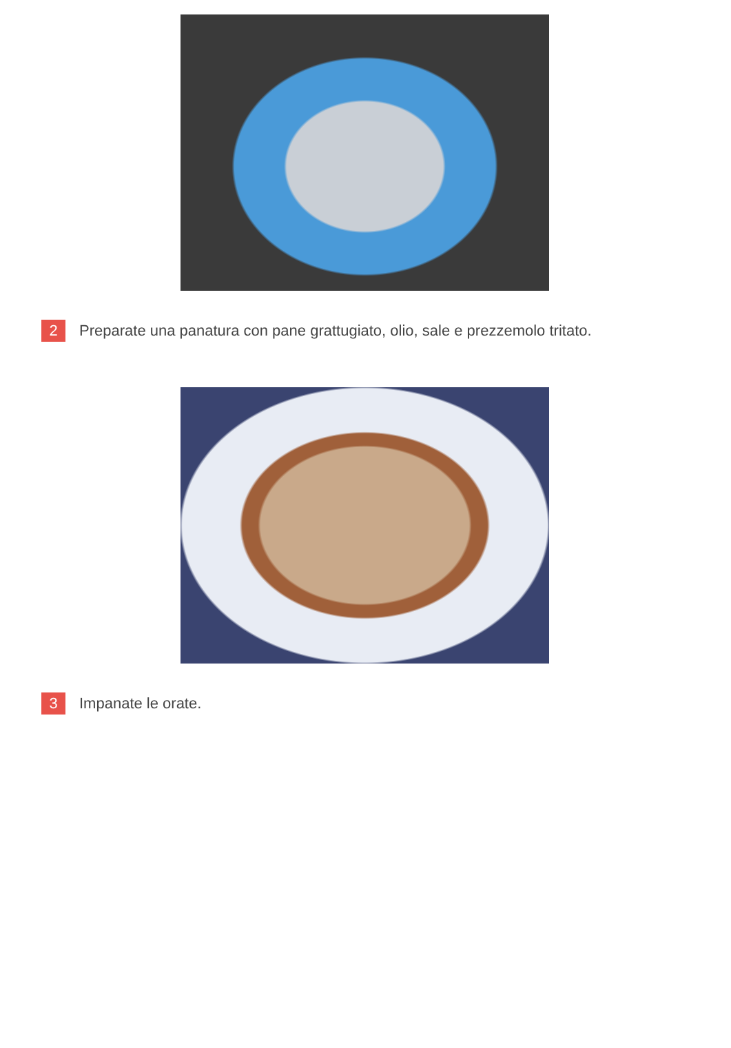2 Preparate una panatura con pane grattugiato, olio, sale e prezzemolo tritato.
3 Impanate le orate.